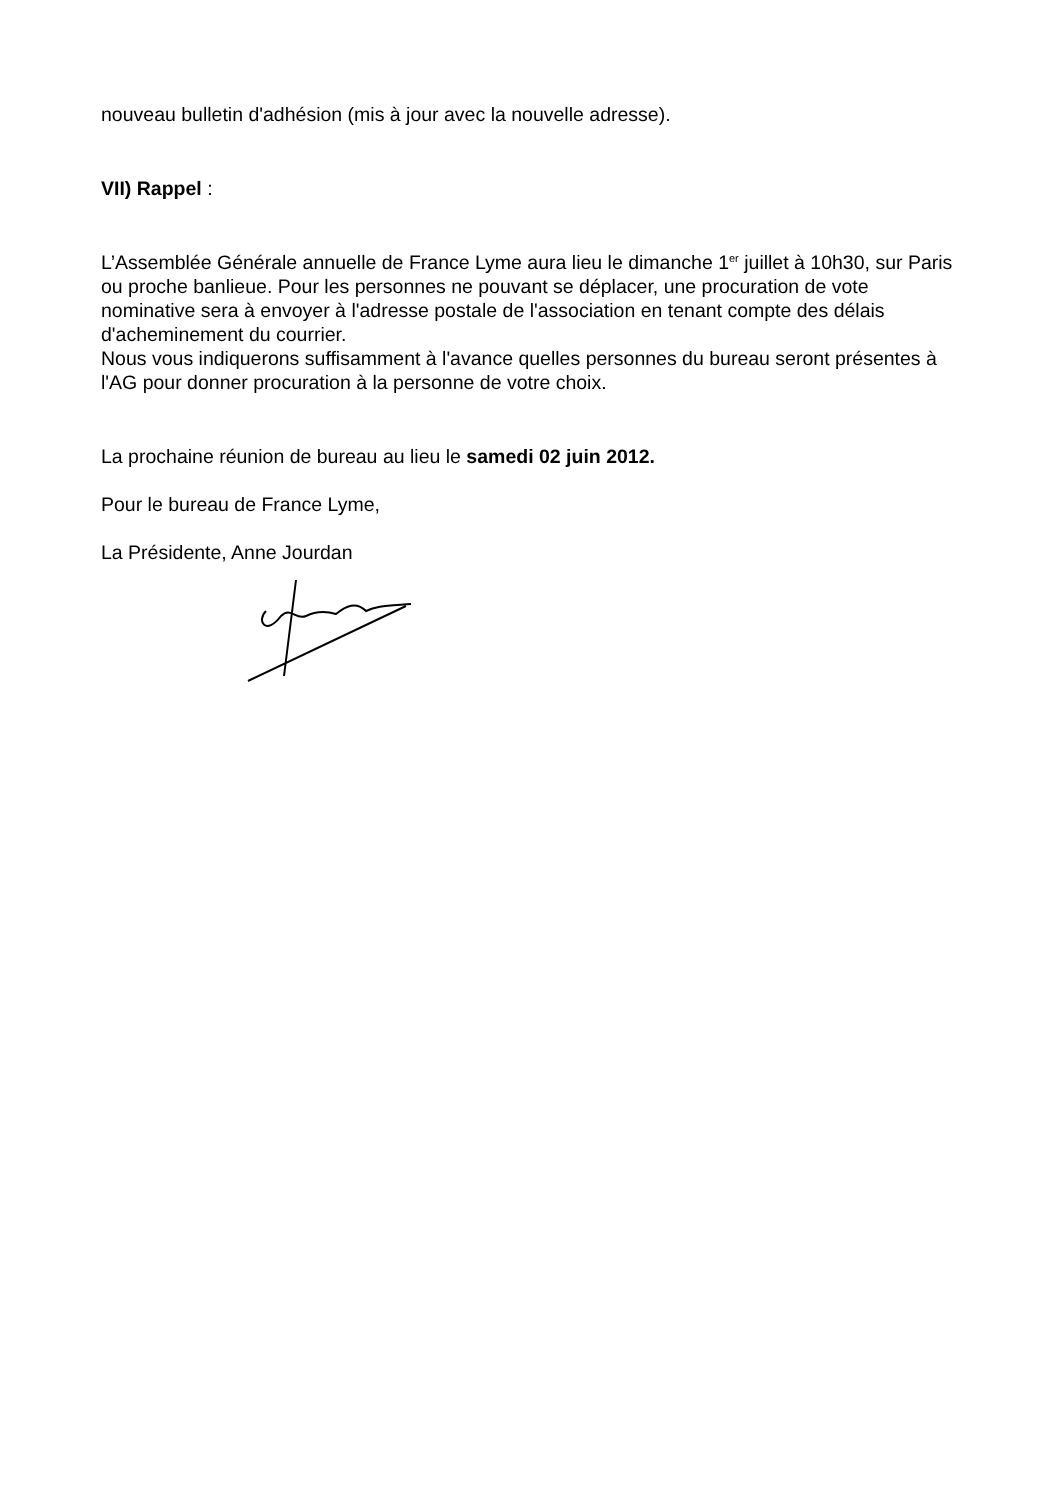nouveau bulletin d'adhésion (mis à jour avec la nouvelle adresse).
VII) Rappel :
L’Assemblée Générale annuelle de France Lyme aura lieu le dimanche 1<sup>er</sup> juillet à 10h30, sur Paris ou proche banlieue. Pour les personnes ne pouvant se déplacer, une procuration de vote nominative sera à envoyer à l'adresse postale de l'association en tenant compte des délais d'acheminement du courrier.
Nous vous indiquerons suffisamment à l'avance quelles personnes du bureau seront présentes à l'AG pour donner procuration à la personne de votre choix.
La prochaine réunion de bureau au lieu le samedi 02 juin 2012.
Pour le bureau de France Lyme,
La Présidente, Anne Jourdan